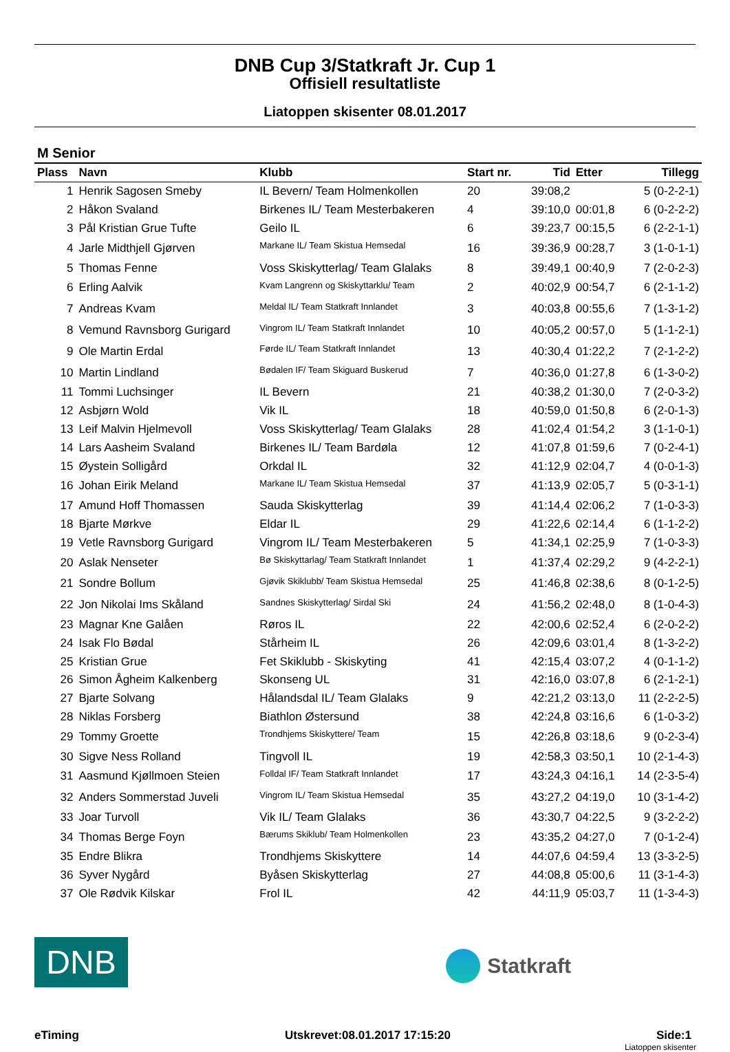DNB Cup 3/Statkraft Jr. Cup 1
Offisiell resultatliste
Liatoppen skisenter 08.01.2017
M Senior
| Plass | Navn | Klubb | Start nr. | Tid | Etter | Tillegg |
| --- | --- | --- | --- | --- | --- | --- |
| 1 | Henrik Sagosen Smeby | IL Bevern/ Team Holmenkollen | 20 | 39:08,2 | | 5 (0-2-2-1) |
| 2 | Håkon Svaland | Birkenes IL/ Team Mesterbakeren | 4 | 39:10,0 | 00:01,8 | 6 (0-2-2-2) |
| 3 | Pål Kristian Grue Tufte | Geilo IL | 6 | 39:23,7 | 00:15,5 | 6 (2-2-1-1) |
| 4 | Jarle Midthjell Gjørven | Markane IL/ Team Skistua Hemsedal | 16 | 39:36,9 | 00:28,7 | 3 (1-0-1-1) |
| 5 | Thomas Fenne | Voss Skiskytterlag/ Team Glalaks | 8 | 39:49,1 | 00:40,9 | 7 (2-0-2-3) |
| 6 | Erling Aalvik | Kvam Langrenn og Skiskyttarklu/ Team | 2 | 40:02,9 | 00:54,7 | 6 (2-1-1-2) |
| 7 | Andreas Kvam | Meldal IL/ Team Statkraft Innlandet | 3 | 40:03,8 | 00:55,6 | 7 (1-3-1-2) |
| 8 | Vemund Ravnsborg Gurigard | Vingrom IL/ Team Statkraft Innlandet | 10 | 40:05,2 | 00:57,0 | 5 (1-1-2-1) |
| 9 | Ole Martin Erdal | Førde IL/ Team Statkraft Innlandet | 13 | 40:30,4 | 01:22,2 | 7 (2-1-2-2) |
| 10 | Martin Lindland | Bødalen IF/ Team Skiguard Buskerud | 7 | 40:36,0 | 01:27,8 | 6 (1-3-0-2) |
| 11 | Tommi Luchsinger | IL Bevern | 21 | 40:38,2 | 01:30,0 | 7 (2-0-3-2) |
| 12 | Asbjørn Wold | Vik IL | 18 | 40:59,0 | 01:50,8 | 6 (2-0-1-3) |
| 13 | Leif Malvin Hjelmevoll | Voss Skiskytterlag/ Team Glalaks | 28 | 41:02,4 | 01:54,2 | 3 (1-1-0-1) |
| 14 | Lars Aasheim Svaland | Birkenes IL/ Team Bardøla | 12 | 41:07,8 | 01:59,6 | 7 (0-2-4-1) |
| 15 | Øystein Solligård | Orkdal IL | 32 | 41:12,9 | 02:04,7 | 4 (0-0-1-3) |
| 16 | Johan Eirik Meland | Markane IL/ Team Skistua Hemsedal | 37 | 41:13,9 | 02:05,7 | 5 (0-3-1-1) |
| 17 | Amund Hoff Thomassen | Sauda Skiskytterlag | 39 | 41:14,4 | 02:06,2 | 7 (1-0-3-3) |
| 18 | Bjarte Mørkve | Eldar IL | 29 | 41:22,6 | 02:14,4 | 6 (1-1-2-2) |
| 19 | Vetle Ravnsborg Gurigard | Vingrom IL/ Team Mesterbakeren | 5 | 41:34,1 | 02:25,9 | 7 (1-0-3-3) |
| 20 | Aslak Nenseter | Bø Skiskyttarlag/ Team Statkraft Innlandet | 1 | 41:37,4 | 02:29,2 | 9 (4-2-2-1) |
| 21 | Sondre Bollum | Gjøvik Skiklubb/ Team Skistua Hemsedal | 25 | 41:46,8 | 02:38,6 | 8 (0-1-2-5) |
| 22 | Jon Nikolai Ims Skåland | Sandnes Skiskytterlag/ Sirdal Ski | 24 | 41:56,2 | 02:48,0 | 8 (1-0-4-3) |
| 23 | Magnar Kne Galåen | Røros IL | 22 | 42:00,6 | 02:52,4 | 6 (2-0-2-2) |
| 24 | Isak Flo Bødal | Stårheim IL | 26 | 42:09,6 | 03:01,4 | 8 (1-3-2-2) |
| 25 | Kristian Grue | Fet Skiklubb - Skiskyting | 41 | 42:15,4 | 03:07,2 | 4 (0-1-1-2) |
| 26 | Simon Ågheim Kalkenberg | Skonseng UL | 31 | 42:16,0 | 03:07,8 | 6 (2-1-2-1) |
| 27 | Bjarte Solvang | Hålandsdal IL/ Team Glalaks | 9 | 42:21,2 | 03:13,0 | 11 (2-2-2-5) |
| 28 | Niklas Forsberg | Biathlon Østersund | 38 | 42:24,8 | 03:16,6 | 6 (1-0-3-2) |
| 29 | Tommy Groette | Trondhjems Skiskyttere/ Team | 15 | 42:26,8 | 03:18,6 | 9 (0-2-3-4) |
| 30 | Sigve Ness Rolland | Tingvoll IL | 19 | 42:58,3 | 03:50,1 | 10 (2-1-4-3) |
| 31 | Aasmund Kjøllmoen Steien | Folldal IF/ Team Statkraft Innlandet | 17 | 43:24,3 | 04:16,1 | 14 (2-3-5-4) |
| 32 | Anders Sommerstad Juveli | Vingrom IL/ Team Skistua Hemsedal | 35 | 43:27,2 | 04:19,0 | 10 (3-1-4-2) |
| 33 | Joar Turvoll | Vik IL/ Team Glalaks | 36 | 43:30,7 | 04:22,5 | 9 (3-2-2-2) |
| 34 | Thomas Berge Foyn | Bærums Skiklub/ Team Holmenkollen | 23 | 43:35,2 | 04:27,0 | 7 (0-1-2-4) |
| 35 | Endre Blikra | Trondhjems Skiskyttere | 14 | 44:07,6 | 04:59,4 | 13 (3-3-2-5) |
| 36 | Syver Nygård | Byåsen Skiskytterlag | 27 | 44:08,8 | 05:00,6 | 11 (3-1-4-3) |
| 37 | Ole Rødvik Kilskar | Frol IL | 42 | 44:11,9 | 05:03,7 | 11 (1-3-4-3) |
DNB
Statkraft
eTiming Utskrevet:08.01.2017 17:15:20 Side:1
Liatoppen skisenter